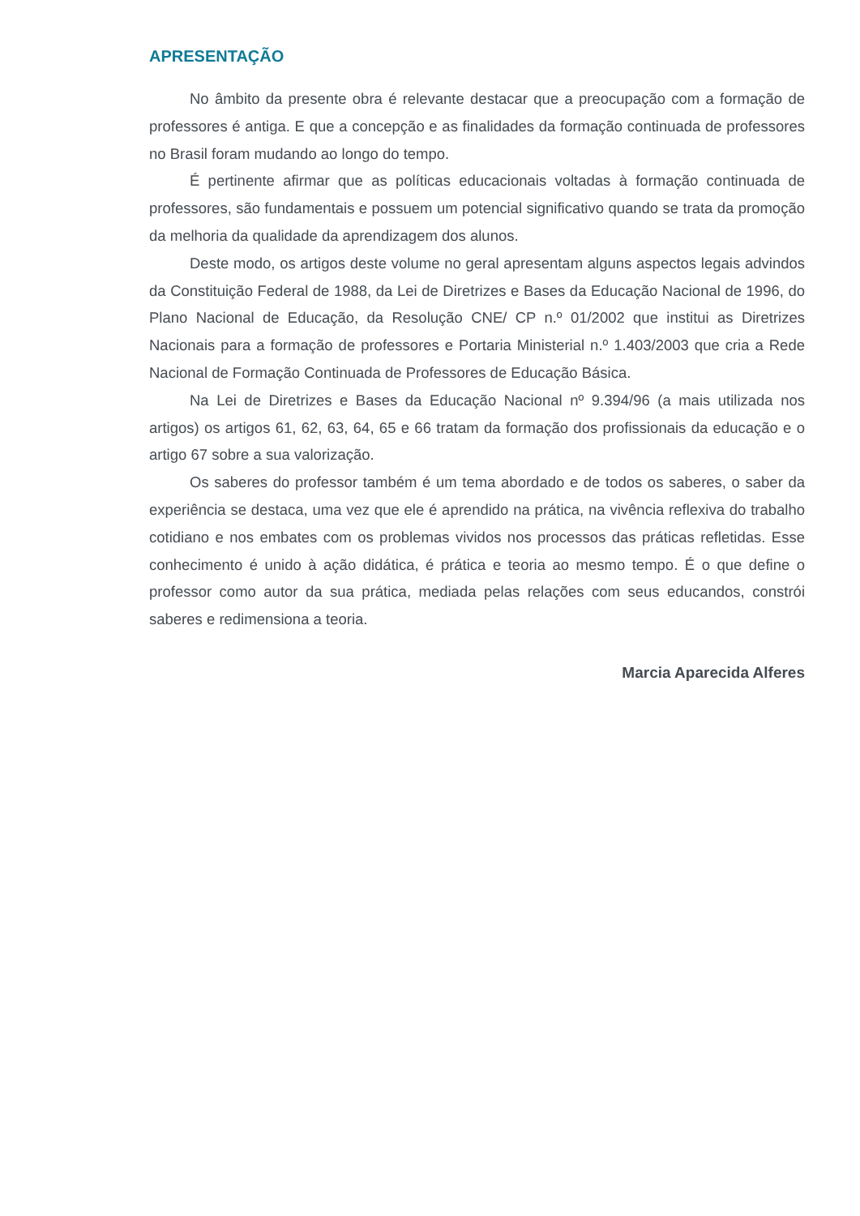APRESENTAÇÃO
No âmbito da presente obra é relevante destacar que a preocupação com a formação de professores é antiga. E que a concepção e as finalidades da formação continuada de professores no Brasil foram mudando ao longo do tempo.
É pertinente afirmar que as políticas educacionais voltadas à formação continuada de professores, são fundamentais e possuem um potencial significativo quando se trata da promoção da melhoria da qualidade da aprendizagem dos alunos.
Deste modo, os artigos deste volume no geral apresentam alguns aspectos legais advindos da Constituição Federal de 1988, da Lei de Diretrizes e Bases da Educação Nacional de 1996, do Plano Nacional de Educação, da Resolução CNE/ CP n.º 01/2002 que institui as Diretrizes Nacionais para a formação de professores e Portaria Ministerial n.º 1.403/2003 que cria a Rede Nacional de Formação Continuada de Professores de Educação Básica.
Na Lei de Diretrizes e Bases da Educação Nacional nº 9.394/96 (a mais utilizada nos artigos) os artigos 61, 62, 63, 64, 65 e 66 tratam da formação dos profissionais da educação e o artigo 67 sobre a sua valorização.
Os saberes do professor também é um tema abordado e de todos os saberes, o saber da experiência se destaca, uma vez que ele é aprendido na prática, na vivência reflexiva do trabalho cotidiano e nos embates com os problemas vividos nos processos das práticas refletidas. Esse conhecimento é unido à ação didática, é prática e teoria ao mesmo tempo. É o que define o professor como autor da sua prática, mediada pelas relações com seus educandos, constrói saberes e redimensiona a teoria.
Marcia Aparecida Alferes